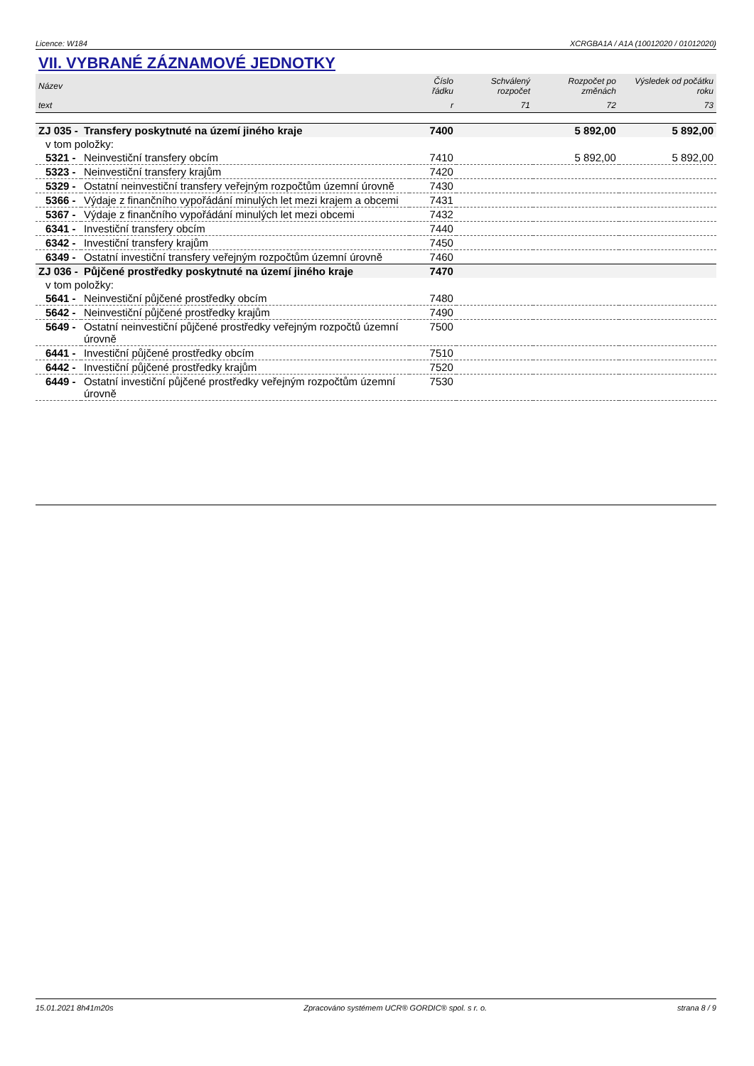Licence: W184 XCRGBA1A / A1A (10012020 / 01012020)
VII. VYBRANÉ ZÁZNAMOVÉ JEDNOTKY
| Název | | Číslo řádku | Schválený rozpočet | Rozpočet po změnách | Výsledek od počátku roku |
| --- | --- | --- | --- | --- | --- |
| text | | r | 71 | 72 | 73 |
| ZJ 035 - | Transfery poskytnuté na území jiného kraje | 7400 | | 5 892,00 | 5 892,00 |
| v tom položky: | | | | | |
| 5321 - | Neinvestiční transfery obcím | 7410 | | 5 892,00 | 5 892,00 |
| 5323 - | Neinvestiční transfery krajům | 7420 | | | |
| 5329 - | Ostatní neinvestiční transfery veřejným rozpočtům územní úrovně | 7430 | | | |
| 5366 - | Výdaje z finančního vypořádání minulých let mezi krajem a obcemi | 7431 | | | |
| 5367 - | Výdaje z finančního vypořádání minulých let mezi obcemi | 7432 | | | |
| 6341 - | Investiční transfery obcím | 7440 | | | |
| 6342 - | Investiční transfery krajům | 7450 | | | |
| 6349 - | Ostatní investiční transfery veřejným rozpočtům územní úrovně | 7460 | | | |
| ZJ 036 - | Půjčené prostředky poskytnuté na území jiného kraje | 7470 | | | |
| v tom položky: | | | | | |
| 5641 - | Neinvestiční půjčené prostředky obcím | 7480 | | | |
| 5642 - | Neinvestiční půjčené prostředky krajům | 7490 | | | |
| 5649 - | Ostatní neinvestiční půjčené prostředky veřejným rozpočtů územní úrovně | 7500 | | | |
| 6441 - | Investiční půjčené prostředky obcím | 7510 | | | |
| 6442 - | Investiční půjčené prostředky krajům | 7520 | | | |
| 6449 - | Ostatní investiční půjčené prostředky veřejným rozpočtům územní úrovně | 7530 | | | |
15.01.2021 8h41m20s Zpracováno systémem UCR® GORDIC® spol. s r. o. strana 8 / 9